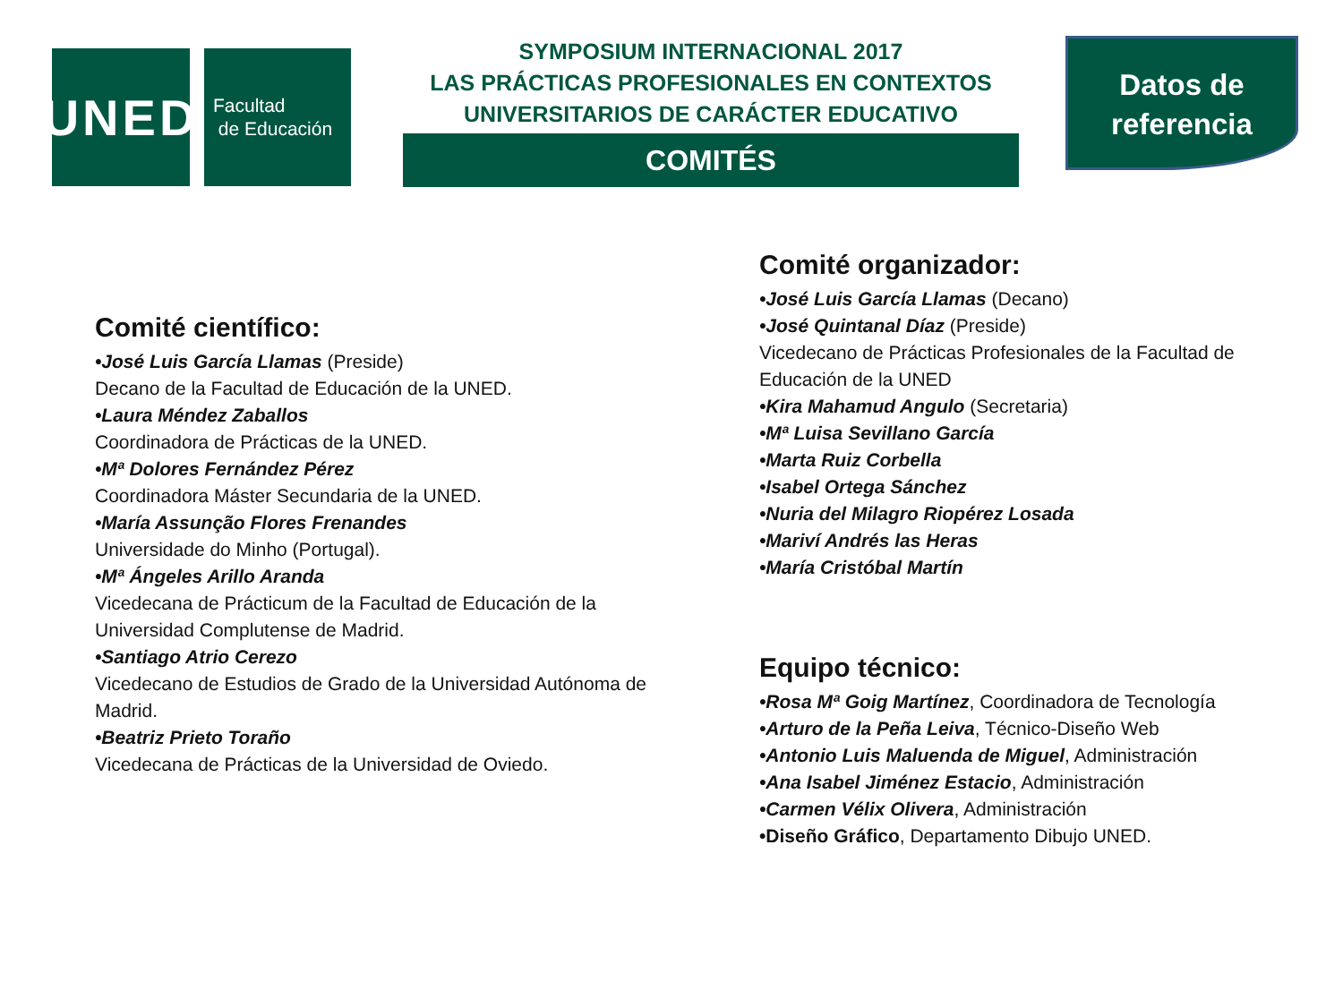UNED
Facultad
de Educación
SYMPOSIUM INTERNACIONAL 2017
LAS PRÁCTICAS PROFESIONALES EN CONTEXTOS
UNIVERSITARIOS DE CARÁCTER EDUCATIVO
COMITÉS
Datos de
referencia
Comité científico:
•José Luis García Llamas (Preside)
Decano de la Facultad de Educación de la UNED.
•Laura Méndez Zaballos
Coordinadora de Prácticas de la UNED.
•Mª Dolores Fernández Pérez
Coordinadora Máster Secundaria de la UNED.
•María Assunção Flores Frenandes
Universidade do Minho (Portugal).
•Mª Ángeles Arillo Aranda
Vicedecana de Prácticum de la Facultad de Educación de la Universidad Complutense de Madrid.
•Santiago Atrio Cerezo
Vicedecano de Estudios de Grado de la Universidad Autónoma de Madrid.
•Beatriz Prieto Toraño
Vicedecana de Prácticas de la Universidad de Oviedo.
Comité organizador:
•José Luis García Llamas (Decano)
•José Quintanal Díaz (Preside)
Vicedecano de Prácticas Profesionales de la Facultad de Educación de la UNED
•Kira Mahamud Angulo (Secretaria)
•Mª Luisa Sevillano García
•Marta Ruiz Corbella
•Isabel Ortega Sánchez
•Nuria del Milagro Riopérez Losada
•Mariví Andrés las Heras
•María Cristóbal Martín
Equipo técnico:
•Rosa Mª Goig Martínez, Coordinadora de Tecnología
•Arturo de la Peña Leiva, Técnico-Diseño Web
•Antonio Luis Maluenda de Miguel, Administración
•Ana Isabel Jiménez Estacio, Administración
•Carmen Vélix Olivera, Administración
•Diseño Gráfico, Departamento Dibujo UNED.